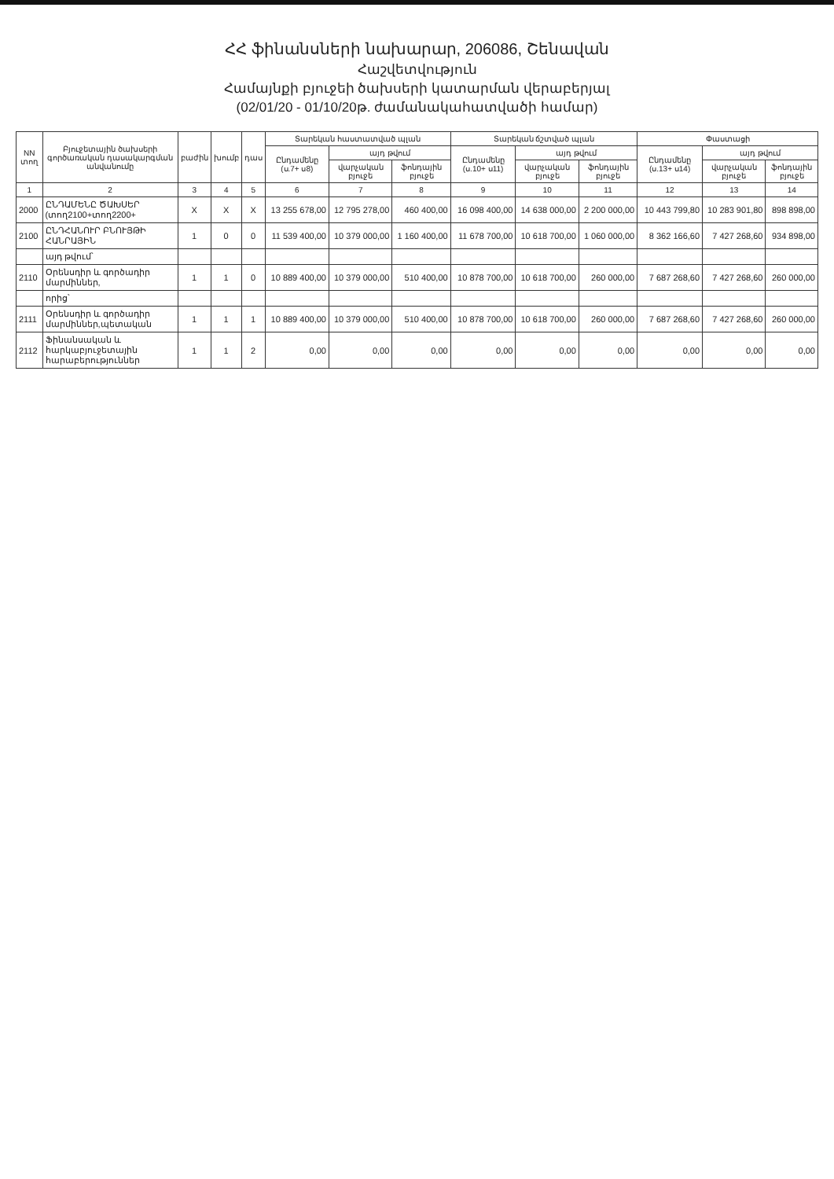ՀՀ ֆինանսների նախարար, 206086, Շենավան
Հաշվետվություն
Համայնքի բյուջեի ծախսերի կատարման վերաբերյալ
(02/01/20 - 01/10/20թ. ժամանակահատվածի համար)
| NN տող | Բյուջետային ծախսերի գործառական դասակարգման անվանումը | բաժին | խումբ | դաս | Տարեկան հաստատված պլան | | | Տարեկան ճշտված պլան | | | Փաստացի | | |
| --- | --- | --- | --- | --- | --- | --- | --- | --- | --- | --- | --- | --- | --- |
| | | | | | Ընդամենը (ս.7+ ս8) | այդ թվում | | Ընդամենը (ս.10+ ս11) | այդ թվում | | Ընդամենը (ս.13+ ս14) | այդ թվում | |
| | | | | | | վարչական բյուջե | ֆոնդային բյուջե | | վարչական բյուջե | ֆոնդային բյուջե | | վարչական բյուջե | ֆոնդային բյուջե |
| 1 | 2 | 3 | 4 | 5 | 6 | 7 | 8 | 9 | 10 | 11 | 12 | 13 | 14 |
| 2000 | ԸՆԴԱՄԵՆԸ ԾԱԽՍԵՐ (տող2100+տող2200+ | X | X | X | 13 255 678,00 | 12 795 278,00 | 460 400,00 | 16 098 400,00 | 14 638 000,00 | 2 200 000,00 | 10 443 799,80 | 10 283 901,80 | 898 898,00 |
| 2100 | ԸՆԴՀԱՆՈՒՐ ԲՆՈՒՅԹԻ ՀԱՆՐԱՅԻՆ | 1 | 0 | 0 | 11 539 400,00 | 10 379 000,00 | 1 160 400,00 | 11 678 700,00 | 10 618 700,00 | 1 060 000,00 | 8 362 166,60 | 7 427 268,60 | 934 898,00 |
| | այդ թվում՝ | | | | | | | | | | | | |
| 2110 | Օրենսդիր և գործադիր մարմիններ, | 1 | 1 | 0 | 10 889 400,00 | 10 379 000,00 | 510 400,00 | 10 878 700,00 | 10 618 700,00 | 260 000,00 | 7 687 268,60 | 7 427 268,60 | 260 000,00 |
| | որից՝ | | | | | | | | | | | | |
| 2111 | Օրենսդիր և գործադիր մարմիններ,պետական | 1 | 1 | 1 | 10 889 400,00 | 10 379 000,00 | 510 400,00 | 10 878 700,00 | 10 618 700,00 | 260 000,00 | 7 687 268,60 | 7 427 268,60 | 260 000,00 |
| 2112 | Ֆինանսական և հարկաբյուջետային հարաբերություններ | 1 | 1 | 2 | 0,00 | 0,00 | 0,00 | 0,00 | 0,00 | 0,00 | 0,00 | 0,00 | 0,00 |